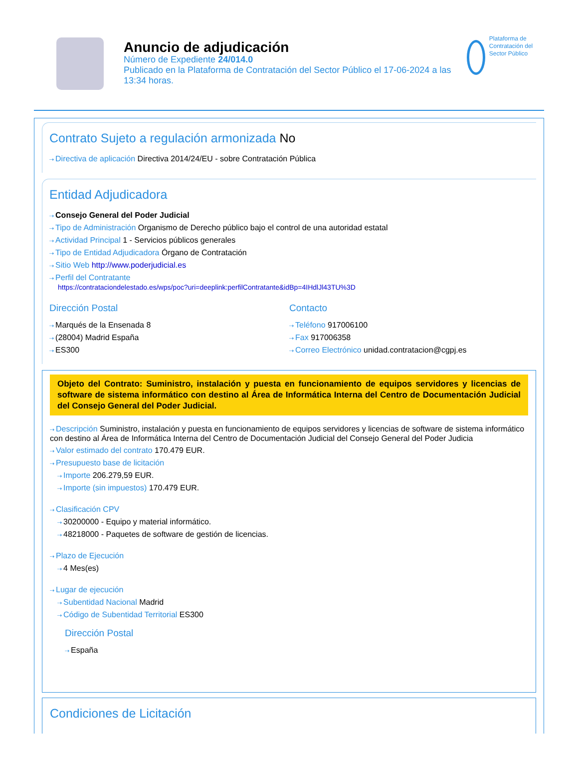Anuncio de adjudicación
Número de Expediente 24/014.0
Publicado en la Plataforma de Contratación del Sector Público el 17-06-2024 a las 13:34 horas.
Plataforma de Contratación del Sector Público
Contrato Sujeto a regulación armonizada No
Directiva de aplicación Directiva 2014/24/EU - sobre Contratación Pública
Entidad Adjudicadora
Consejo General del Poder Judicial
Tipo de Administración Organismo de Derecho público bajo el control de una autoridad estatal
Actividad Principal 1 - Servicios públicos generales
Tipo de Entidad Adjudicadora Órgano de Contratación
Sitio Web http://www.poderjudicial.es
Perfil del Contratante
https://contrataciondelestado.es/wps/poc?uri=deeplink:perfilContratante&idBp=4IHdlJl43TU%3D
Dirección Postal
Marqués de la Ensenada 8
(28004) Madrid España
ES300
Contacto
Teléfono 917006100
Fax 917006358
Correo Electrónico unidad.contratacion@cgpj.es
Objeto del Contrato: Suministro, instalación y puesta en funcionamiento de equipos servidores y licencias de software de sistema informático con destino al Área de Informática Interna del Centro de Documentación Judicial del Consejo General del Poder Judicial.
Descripción Suministro, instalación y puesta en funcionamiento de equipos servidores y licencias de software de sistema informático con destino al Área de Informática Interna del Centro de Documentación Judicial del Consejo General del Poder Judicia
Valor estimado del contrato 170.479 EUR.
Presupuesto base de licitación
Importe 206.279,59 EUR.
Importe (sin impuestos) 170.479 EUR.
Clasificación CPV
30200000 - Equipo y material informático.
48218000 - Paquetes de software de gestión de licencias.
Plazo de Ejecución
4 Mes(es)
Lugar de ejecución
Subentidad Nacional Madrid
Código de Subentidad Territorial ES300
Dirección Postal
España
Condiciones de Licitación